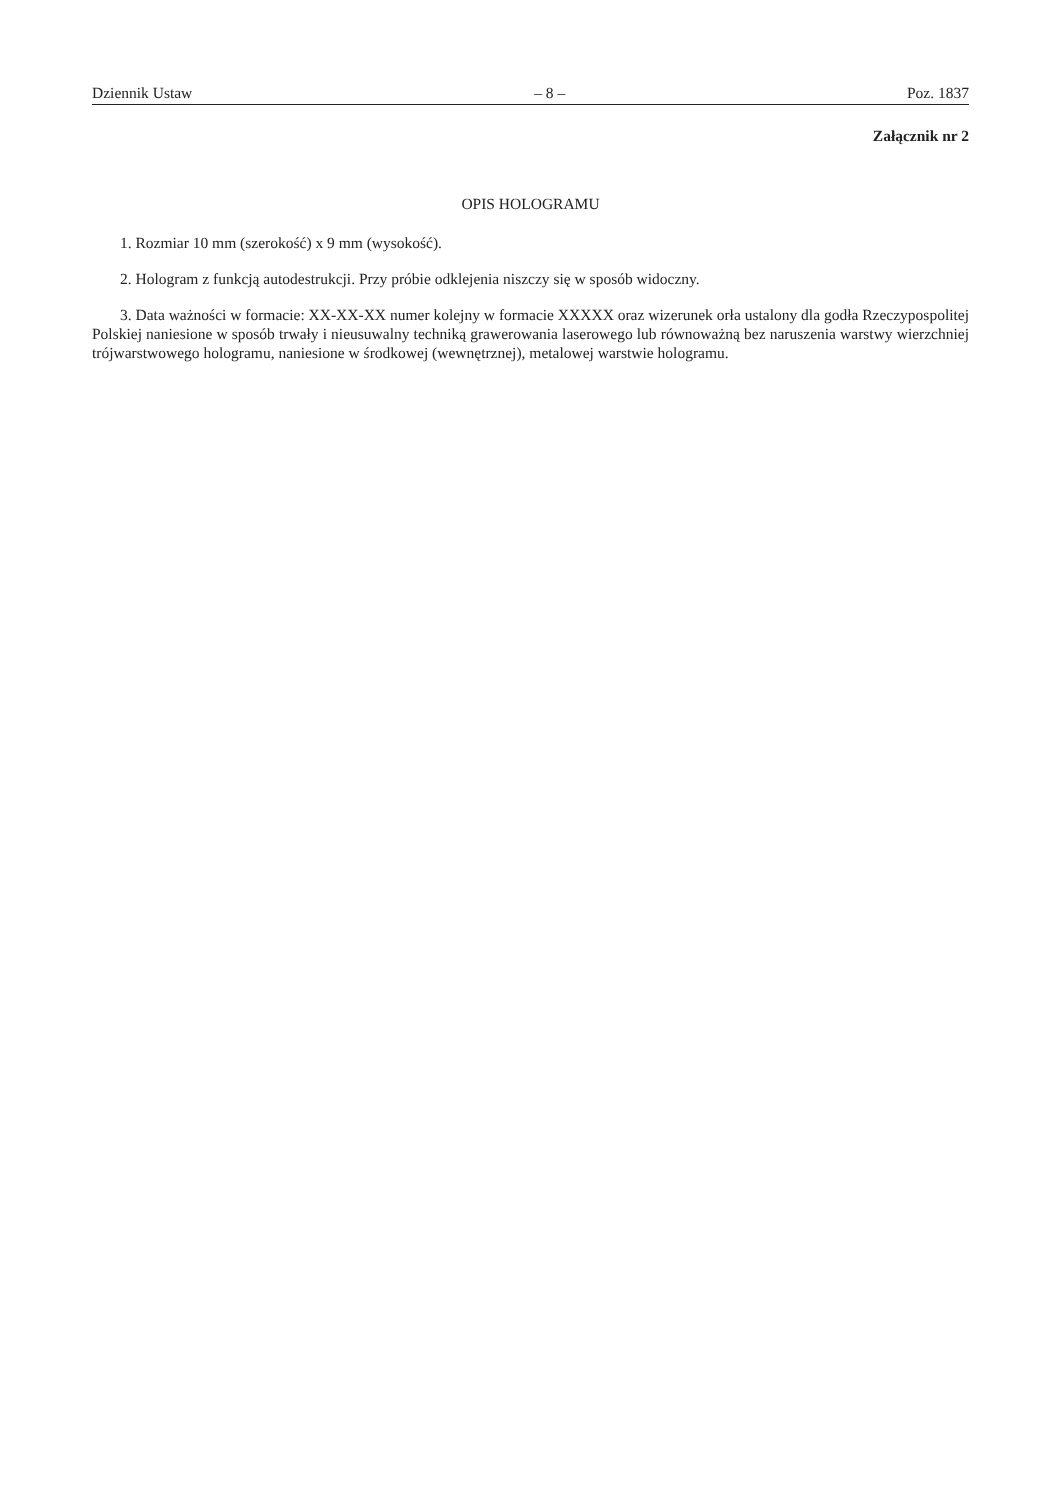Dziennik Ustaw – 8 – Poz. 1837
Załącznik nr 2
OPIS HOLOGRAMU
1. Rozmiar 10 mm (szerokość) x 9 mm (wysokość).
2. Hologram z funkcją autodestrukcji. Przy próbie odklejenia niszczy się w sposób widoczny.
3. Data ważności w formacie: XX-XX-XX numer kolejny w formacie XXXXX oraz wizerunek orła ustalony dla godła Rzeczypospolitej Polskiej naniesione w sposób trwały i nieusuwalny techniką grawerowania laserowego lub równoważną bez naruszenia warstwy wierzchniej trójwarstwowego hologramu, naniesione w środkowej (wewnętrznej), metalowej warstwie hologramu.